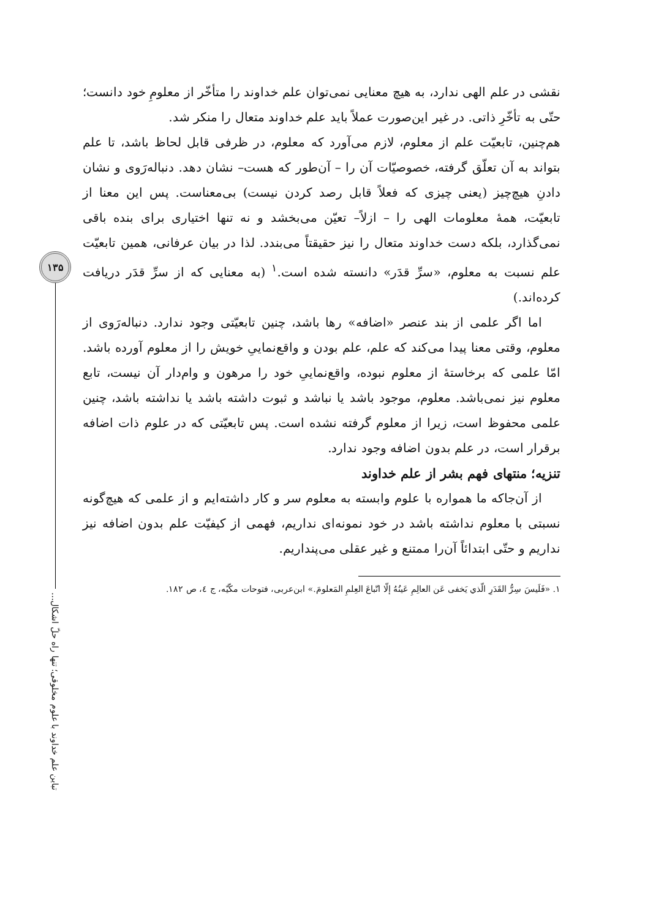۱۳۵
تباین علم خداوند با علوم مخلوقی؛ تنها راه حلّ اشکال...
نقشی در علم الهی ندارد، به هیچ معنایی نمی‌توان علم خداوند را متأخّر از معلومِ خود دانست؛ حتّی به تأخّرِ ذاتی. در غیر این‌صورت عملاً باید علم خداوند متعال را منکر شد.
هم‌چنین، تابعیّت علم از معلوم، لازم می‌آورد که معلوم، در ظرفی قابل لحاظ باشد، تا علم بتواند به آن تعلّق گرفته، خصوصیّات آن را – آن‌طور که هست– نشان دهد. دنباله‌رَوی و نشان دادنِ هیچ‌چیز (یعنی چیزی که فعلاً قابل رصد کردن نیست) بی‌معناست. پس این معنا از تابعیّت، همهٔ معلومات الهی را – ازلاً– تعیّن می‌بخشد و نه تنها اختیاری برای بنده باقی نمی‌گذارد، بلکه دست خداوند متعال را نیز حقیقتاً می‌بندد. لذا در بیان عرفانی، همین تابعیّت علم نسبت به معلوم، «سرِّ قدَر» دانسته شده است.<sup>۱</sup> (به معنایی که از سرِّ قدَر دریافت کرده‌اند.)
اما اگر علمی از بند عنصر «اضافه» رها باشد، چنین تابعیّتی وجود ندارد. دنباله‌رَوی از معلوم، وقتی معنا پیدا می‌کند که علم، علم بودن و واقع‌نماییِ خویش را از معلوم آورده باشد. امّا علمی که برخاستهٔ از معلوم نبوده، واقع‌نماییِ خود را مرهون و وام‌دار آن نیست، تابع معلوم نیز نمی‌باشد. معلوم، موجود باشد یا نباشد و ثبوت داشته باشد یا نداشته باشد، چنین علمی محفوظ است، زیرا از معلوم گرفته نشده است. پس تابعیّتی که در علوم ذات اضافه برقرار است، در علم بدون اضافه وجود ندارد.
تنزیه؛ منتهای فهم بشر از علم خداوند
از آن‌جاکه ما همواره با علوم وابسته به معلوم سر و کار داشته‌ایم و از علمی که هیچ‌گونه نسبتی با معلوم نداشته باشد در خود نمونه‌ای نداریم، فهمی از کیفیّت علم بدون اضافه نیز نداریم و حتّی ابتدائاً آن‌را ممتنع و غیر عقلی می‌پنداریم.
۱. «فَلَیسَ سِرُّ القَدَرِ الّذي یَخفی عَن العالِمِ عَینُهُ إلّا اتّباعَ العِلمِ المَعلومَ.» ابن‌عربی، فتوحات مکّیّه، ج ٤، ص ۱۸۲.